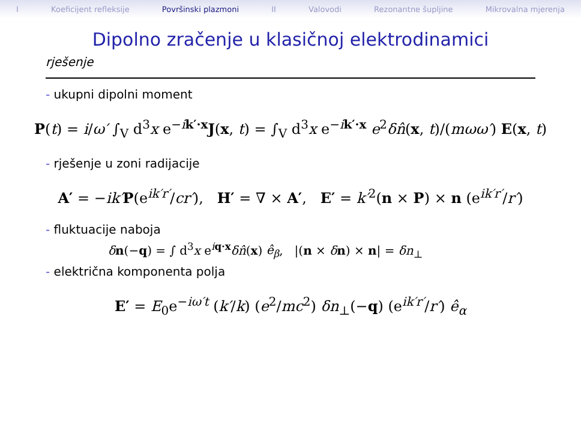I Koeficijent refleksije Površinski plazmoni II Valovodi Rezonantne šupljine Mikrovalna mjerenja
Dipolno zračenje u klasičnoj elektrodinamici
rješenje
- ukupni dipolni moment
P(t) = i/ω′ ∫<sub>V</sub> d<sup>3</sup>x e<sup>−ik′·x</sup>J(x, t) = ∫<sub>V</sub> d<sup>3</sup>x e<sup>−ik′·x</sup> e<sup>2</sup>δn̂(x, t)/(mωω′) E(x, t)
- rješenje u zoni radijacije
A′ = −ik′P(e<sup>ik′r′</sup>/cr′), H′ = ∇ × A′, E′ = k′<sup>2</sup>(n × P) × n (e<sup>ik′r′</sup>/r′)
- fluktuacije naboja
δn(−q) = ∫ d<sup>3</sup>x e<sup>iq·x</sup>δn̂(x) ê<sub>β</sub>, |(n × δn) × n| = δn<sub>⊥</sub>
- električna komponenta polja
E′ = E<sub>0</sub>e<sup>−iω′t</sup> (k′/k) (e<sup>2</sup>/mc<sup>2</sup>) δn<sub>⊥</sub>(−q) (e<sup>ik′r′</sup>/r′) ê<sub>α</sub>